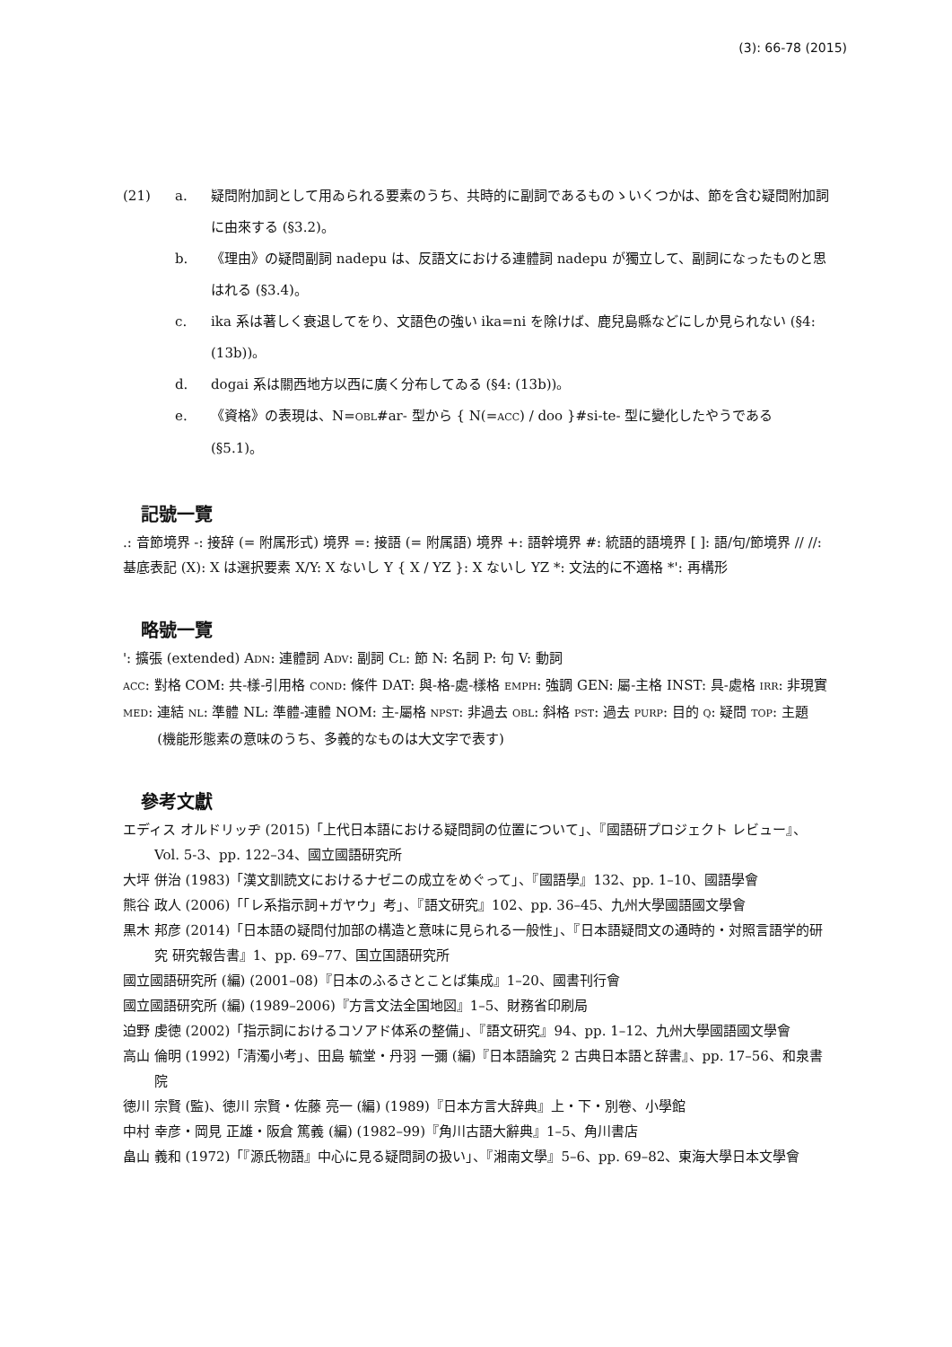(3): 66-78 (2015)
(21) a. 疑問附加詞として用ゐられる要素のうち、共時的に副詞であるものゝいくつかは、節を含む疑問附加詞に由來する (§3.2)。
b. 《理由》の疑問副詞 nadepu は、反語文における連體詞 nadepu が獨立して、副詞になったものと思はれる (§3.4)。
c. ika 系は著しく衰退してをり、文語色の強い ika=ni を除けば、鹿兒島縣などにしか見られない (§4: (13b))。
d. dogai 系は關西地方以西に廣く分布してゐる (§4: (13b))。
e. 《資格》の表現は、N=OBL#ar- 型から { N(=ACC) / doo }#si-te- 型に變化したやうである (§5.1)。
記號一覽
.: 音節境界 -: 接辞 (= 附属形式) 境界 =: 接語 (= 附属語) 境界 +: 語幹境界 #: 統語的語境界 [ ]: 語/句/節境界 // //: 基底表記 (X): X は選択要素 X/Y: X ないし Y { X / YZ }: X ないし YZ *: 文法的に不適格 *': 再構形
略號一覽
': 擴張 (extended) ADN: 連體詞 ADV: 副詞 CL: 節 N: 名詞 P: 句 V: 動詞
ACC: 對格 COM: 共-樣-引用格 COND: 條件 DAT: 與-格-處-樣格 EMPH: 強調 GEN: 屬-主格 INST: 具-處格 IRR: 非現實 MED: 連結 NL: 準體 NL: 準體-連體 NOM: 主-屬格 NPST: 非過去 OBL: 斜格 PST: 過去 PURP: 目的 Q: 疑問 TOP: 主題 (機能形態素の意味のうち、多義的なものは大文字で表す)
參考文獻
エディス オルドリッヂ (2015)「上代日本語における疑問詞の位置について」、『國語研プロジェクト レビュー』、Vol. 5-3、pp. 122–34、國立國語研究所
大坪 併治 (1983)「漢文訓読文におけるナゼニの成立をめぐって」、『國語學』132、pp. 1–10、國語學會
熊谷 政人 (2006)「「レ系指示詞+ガヤウ」考」、『語文研究』102、pp. 36–45、九州大學國語國文學會
黒木 邦彦 (2014)「日本語の疑問付加部の構造と意味に見られる一般性」、『日本語疑問文の通時的・対照言語学的研究 研究報告書』1、pp. 69–77、国立国語研究所
國立國語研究所 (編) (2001–08)『日本のふるさとことば集成』1–20、國書刊行會
國立國語研究所 (編) (1989–2006)『方言文法全国地図』1–5、財務省印刷局
迫野 虔徳 (2002)「指示詞におけるコソアド体系の整備」、『語文研究』94、pp. 1–12、九州大學國語國文學會
高山 倫明 (1992)「清濁小考」、田島 毓堂・丹羽 一彌 (編)『日本語論究 2 古典日本語と辞書』、pp. 17–56、和泉書院
徳川 宗賢 (監)、徳川 宗賢・佐藤 亮一 (編) (1989)『日本方言大辞典』上・下・別卷、小學館
中村 幸彦・岡見 正雄・阪倉 篤義 (編) (1982–99)『角川古語大辭典』1–5、角川書店
畠山 義和 (1972)「『源氏物語』中心に見る疑問詞の扱い」、『湘南文學』5–6、pp. 69–82、東海大學日本文學會